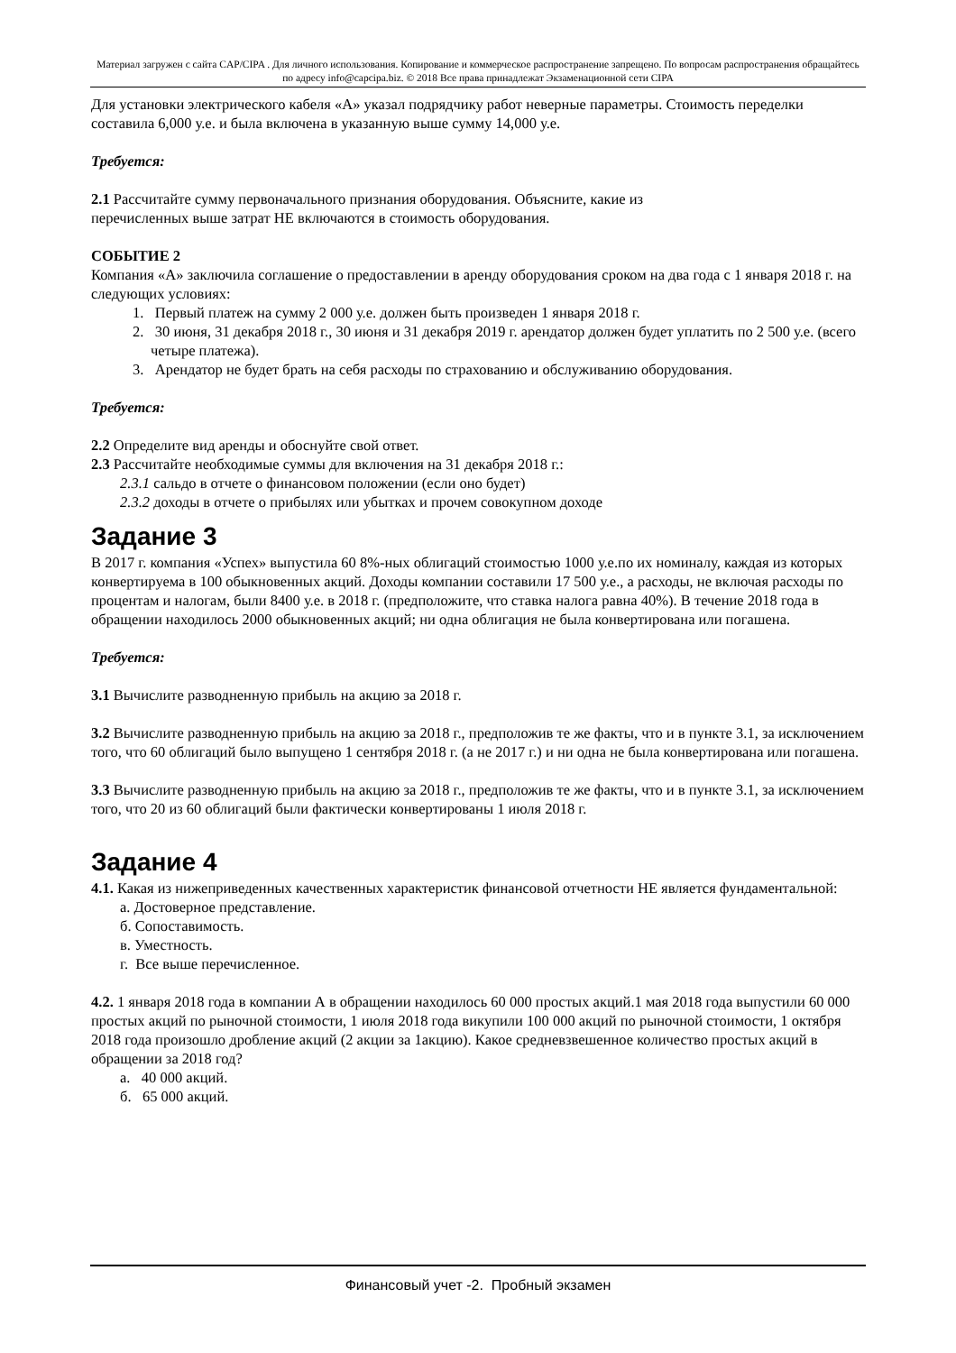Материал загружен с сайта CAP/CIPA . Для личного использования. Копирование и коммерческое распространение запрещено. По вопросам распространения обращайтесь по адресу info@capcipa.biz. © 2018 Все права принадлежат Экзаменационной сети CIPA
Для установки электрического кабеля «А» указал подрядчику работ неверные параметры. Стоимость переделки составила 6,000 у.е. и была включена в указанную выше сумму 14,000 у.е.
Требуется:
2.1 Рассчитайте сумму первоначального признания оборудования. Объясните, какие из
перечисленных выше затрат НЕ включаются в стоимость оборудования.
СОБЫТИЕ 2
Компания «А» заключила соглашение о предоставлении в аренду оборудования сроком на два года с 1 января 2018 г. на следующих условиях:
1. Первый платеж на сумму 2 000 у.е. должен быть произведен 1 января 2018 г.
2. 30 июня, 31 декабря 2018 г., 30 июня и 31 декабря 2019 г. арендатор должен будет уплатить по 2 500 у.е. (всего четыре платежа).
3. Арендатор не будет брать на себя расходы по страхованию и обслуживанию оборудования.
Требуется:
2.2 Определите вид аренды и обоснуйте свой ответ.
2.3 Рассчитайте необходимые суммы для включения на 31 декабря 2018 г.:
2.3.1 сальдо в отчете о финансовом положении (если оно будет)
2.3.2 доходы в отчете о прибылях или убытках и прочем совокупном доходе
Задание 3
В 2017 г. компания «Успех» выпустила 60 8%-ных облигаций стоимостью 1000 у.е.по их номиналу, каждая из которых конвертируема в 100 обыкновенных акций. Доходы компании составили 17 500 у.е., а расходы, не включая расходы по процентам и налогам, были 8400 у.е. в 2018 г. (предположите, что ставка налога равна 40%). В течение 2018 года в обращении находилось 2000 обыкновенных акций; ни одна облигация не была конвертирована или погашена.
Требуется:
3.1 Вычислите разводненную прибыль на акцию за 2018 г.
3.2 Вычислите разводненную прибыль на акцию за 2018 г., предположив те же факты, что и в пункте 3.1, за исключением того, что 60 облигаций было выпущено 1 сентября 2018 г. (а не 2017 г.) и ни одна не была конвертирована или погашена.
3.3 Вычислите разводненную прибыль на акцию за 2018 г., предположив те же факты, что и в пункте 3.1, за исключением того, что 20 из 60 облигаций были фактически конвертированы 1 июля 2018 г.
Задание 4
4.1. Какая из нижеприведенных качественных характеристик финансовой отчетности НЕ является фундаментальной:
а. Достоверное представление.
б. Сопоставимость.
в. Уместность.
г. Все выше перечисленное.
4.2. 1 января 2018 года в компании А в обращении находилось 60 000 простых акций.1 мая 2018 года выпустили 60 000 простых акций по рыночной стоимости, 1 июля 2018 года викупили 100 000 акций по рыночной стоимости, 1 октября 2018 года произошло дробление акций (2 акции за 1акцию). Какое средневзвешенное количество простых акций в обращении за 2018 год?
а. 40 000 акций.
б. 65 000 акций.
Финансовый учет -2. Пробный экзамен